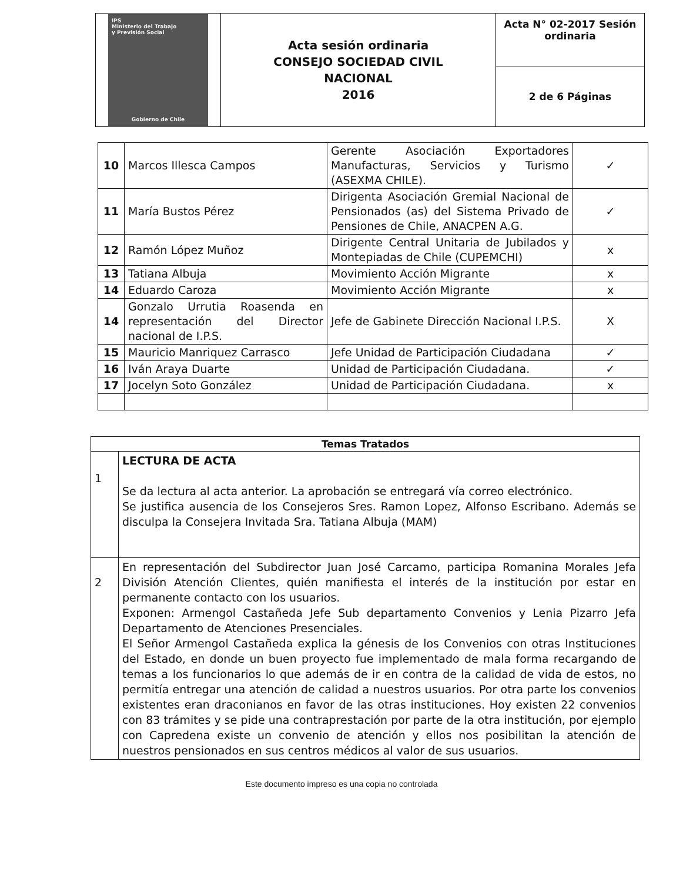| IPS Ministerio del Trabajo y Previsión Social Gobierno de Chile | Acta sesión ordinaria CONSEJO SOCIEDAD CIVIL NACIONAL 2016 | Acta N° 02-2017 Sesión ordinaria |
| | | 2 de 6 Páginas |
| 10 | Marcos Illesca Campos | Gerente Asociación Exportadores Manufacturas, Servicios y Turismo (ASEXMA CHILE). | ✓ |
| 11 | María Bustos Pérez | Dirigenta Asociación Gremial Nacional de Pensionados (as) del Sistema Privado de Pensiones de Chile, ANACPEN A.G. | ✓ |
| 12 | Ramón López Muñoz | Dirigente Central Unitaria de Jubilados y Montepiadas de Chile (CUPEMCHI) | x |
| 13 | Tatiana Albuja | Movimiento Acción Migrante | x |
| 14 | Eduardo Caroza | Movimiento Acción Migrante | x |
| 14 | Gonzalo Urrutia Roasenda en representación del Director nacional de I.P.S. | Jefe de Gabinete Dirección Nacional I.P.S. | X |
| 15 | Mauricio Manriquez Carrasco | Jefe Unidad de Participación Ciudadana | ✓ |
| 16 | Iván Araya Duarte | Unidad de Participación Ciudadana. | ✓ |
| 17 | Jocelyn Soto González | Unidad de Participación Ciudadana. | x |
| Temas Tratados | |
| --- | --- |
| 1 | LECTURA DE ACTA Se da lectura al acta anterior. La aprobación se entregará vía correo electrónico. Se justifica ausencia de los Consejeros Sres. Ramon Lopez, Alfonso Escribano. Además se disculpa la Consejera Invitada Sra. Tatiana Albuja (MAM) |
| 2 | En representación del Subdirector Juan José Carcamo, participa Romanina Morales Jefa División Atención Clientes, quién manifiesta el interés de la institución por estar en permanente contacto con los usuarios. Exponen: Armengol Castañeda Jefe Sub departamento Convenios y Lenia Pizarro Jefa Departamento de Atenciones Presenciales. El Señor Armengol Castañeda explica la génesis de los Convenios con otras Instituciones del Estado, en donde un buen proyecto fue implementado de mala forma recargando de temas a los funcionarios lo que además de ir en contra de la calidad de vida de estos, no permitía entregar una atención de calidad a nuestros usuarios. Por otra parte los convenios existentes eran draconianos en favor de las otras instituciones. Hoy existen 22 convenios con 83 trámites y se pide una contraprestación por parte de la otra institución, por ejemplo con Capredena existe un convenio de atención y ellos nos posibilitan la atención de nuestros pensionados en sus centros médicos al valor de sus usuarios. |
Este documento impreso es una copia no controlada